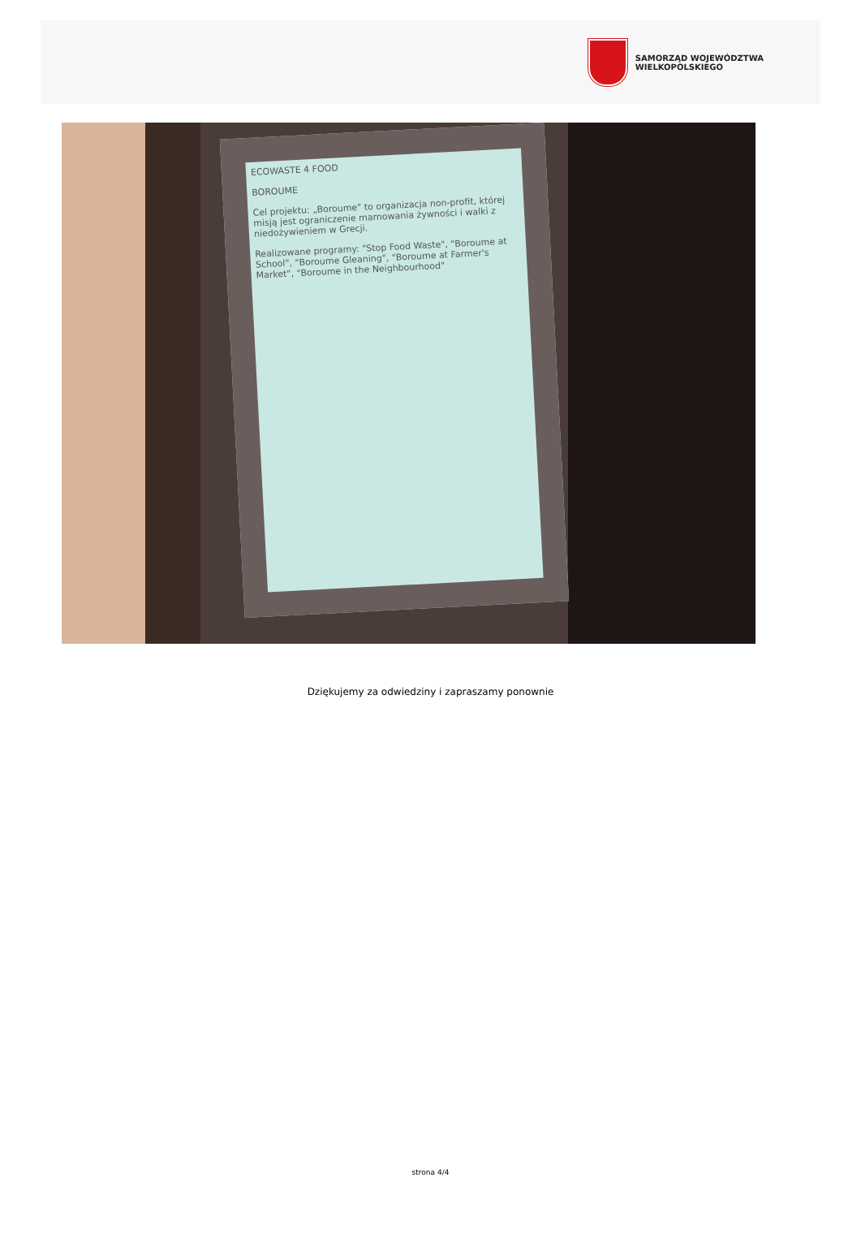SAMORZĄD WOJEWÓDZTWA
WIELKOPOLSKIEGO
ECOWASTE 4 FOOD
BOROUME
Cel projektu: „Boroume" to organizacja non-profit, której misją jest ograniczenie marnowania żywności i walki z niedożywieniem w Grecji.
Realizowane programy: "Stop Food Waste", "Boroume at School", "Boroume Gleaning", "Boroume at Farmer's Market", "Boroume in the Neighbourhood"
Dziękujemy za odwiedziny i zapraszamy ponownie
strona 4/4